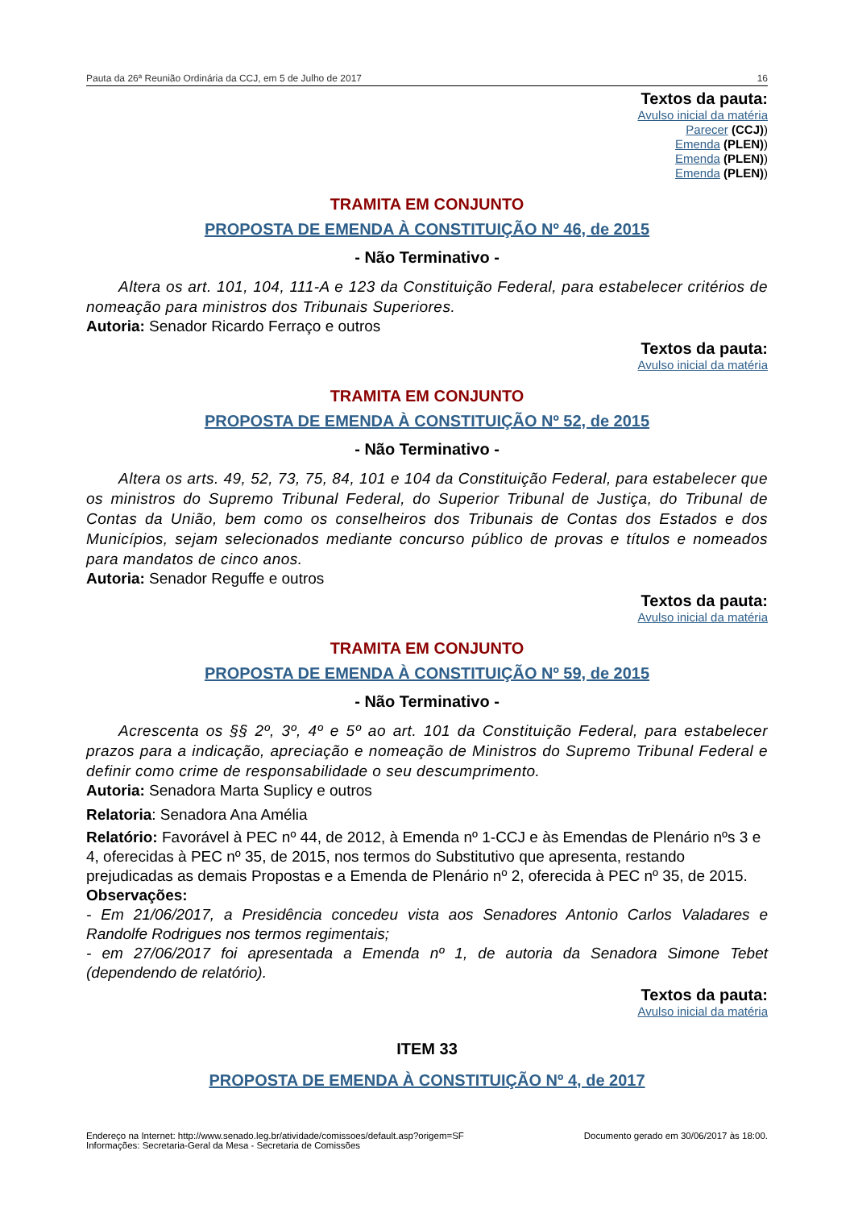Pauta da 26ª Reunião Ordinária da CCJ, em 5 de Julho de 2017 16
Textos da pauta:
Avulso inicial da matéria
Parecer (CCJ))
Emenda (PLEN))
Emenda (PLEN))
Emenda (PLEN))
TRAMITA EM CONJUNTO
PROPOSTA DE EMENDA À CONSTITUIÇÃO Nº 46, de 2015
- Não Terminativo -
Altera os art. 101, 104, 111-A e 123 da Constituição Federal, para estabelecer critérios de nomeação para ministros dos Tribunais Superiores.
Autoria: Senador Ricardo Ferraço e outros
Textos da pauta:
Avulso inicial da matéria
TRAMITA EM CONJUNTO
PROPOSTA DE EMENDA À CONSTITUIÇÃO Nº 52, de 2015
- Não Terminativo -
Altera os arts. 49, 52, 73, 75, 84, 101 e 104 da Constituição Federal, para estabelecer que os ministros do Supremo Tribunal Federal, do Superior Tribunal de Justiça, do Tribunal de Contas da União, bem como os conselheiros dos Tribunais de Contas dos Estados e dos Municípios, sejam selecionados mediante concurso público de provas e títulos e nomeados para mandatos de cinco anos.
Autoria: Senador Reguffe e outros
Textos da pauta:
Avulso inicial da matéria
TRAMITA EM CONJUNTO
PROPOSTA DE EMENDA À CONSTITUIÇÃO Nº 59, de 2015
- Não Terminativo -
Acrescenta os §§ 2º, 3º, 4º e 5º ao art. 101 da Constituição Federal, para estabelecer prazos para a indicação, apreciação e nomeação de Ministros do Supremo Tribunal Federal e definir como crime de responsabilidade o seu descumprimento.
Autoria: Senadora Marta Suplicy e outros
Relatoria: Senadora Ana Amélia
Relatório: Favorável à PEC nº 44, de 2012, à Emenda nº 1-CCJ e às Emendas de Plenário nºs 3 e 4, oferecidas à PEC nº 35, de 2015, nos termos do Substitutivo que apresenta, restando prejudicadas as demais Propostas e a Emenda de Plenário nº 2, oferecida à PEC nº 35, de 2015.
Observações:
- Em 21/06/2017, a Presidência concedeu vista aos Senadores Antonio Carlos Valadares e Randolfe Rodrigues nos termos regimentais;
- em 27/06/2017 foi apresentada a Emenda nº 1, de autoria da Senadora Simone Tebet (dependendo de relatório).
Textos da pauta:
Avulso inicial da matéria
ITEM 33
PROPOSTA DE EMENDA À CONSTITUIÇÃO Nº 4, de 2017
Endereço na Internet: http://www.senado.leg.br/atividade/comissoes/default.asp?origem=SF
Informações: Secretaria-Geral da Mesa - Secretaria de Comissões
Documento gerado em 30/06/2017 às 18:00.